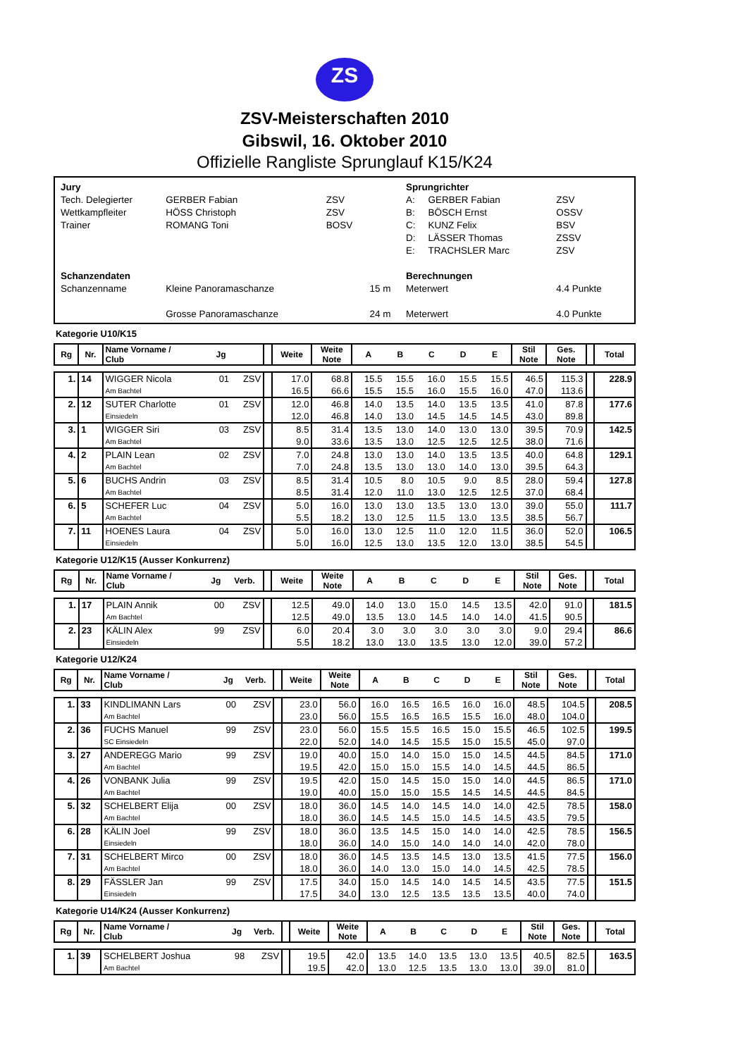ZS
ZSV-Meisterschaften 2010
Gibswil, 16. Oktober 2010
Offizielle Rangliste Sprunglauf K15/K24
| Jury | | | |
| Tech. Delegierter | GERBER Fabian | ZSV | |
| Wettkampfleiter | HÖSS Christoph | ZSV | |
| Trainer | ROMANG Toni | BOSV | |
| Schanzendaten | | | |
| Schanzenname | Kleine Panoramaschanze | | 15 m |
| | Grosse Panoramaschanze | | 24 m |
| Sprungrichter | | |
| A: | GERBER Fabian | ZSV |
| B: | BÖSCH Ernst | OSSV |
| C: | KUNZ Felix | BSV |
| D: | LÄSSER Thomas | ZSSV |
| E: | TRACHSLER Marc | ZSV |
| Berechnungen | | |
| Meterwert | | 4.4 Punkte |
| Meterwert | | 4.0 Punkte |
Kategorie U10/K15
| Rg | Nr. | Name Vorname / Club | Jg | | | Weite | Weite Note | A | B | C | D | E | Stil Note | Ges. Note | | Total |
| --- | --- | --- | --- | --- | --- | --- | --- | --- | --- | --- | --- | --- | --- | --- | --- | --- |
| 1. | 14 | WIGGER Nicola | 01 | ZSV | | 17.0 | 68.8 | 15.5 | 15.5 | 16.0 | 15.5 | 15.5 | 46.5 | 115.3 | | 228.9 |
| | | Am Bachtel | | | | 16.5 | 66.6 | 15.5 | 15.5 | 16.0 | 15.5 | 16.0 | 47.0 | 113.6 | | |
| 2. | 12 | SUTER Charlotte | 01 | ZSV | | 12.0 | 46.8 | 14.0 | 13.5 | 14.0 | 13.5 | 13.5 | 41.0 | 87.8 | | 177.6 |
| | | Einsiedeln | | | | 12.0 | 46.8 | 14.0 | 13.0 | 14.5 | 14.5 | 14.5 | 43.0 | 89.8 | | |
| 3. | 1 | WIGGER Siri | 03 | ZSV | | 8.5 | 31.4 | 13.5 | 13.0 | 14.0 | 13.0 | 13.0 | 39.5 | 70.9 | | 142.5 |
| | | Am Bachtel | | | | 9.0 | 33.6 | 13.5 | 13.0 | 12.5 | 12.5 | 12.5 | 38.0 | 71.6 | | |
| 4. | 2 | PLAIN Lean | 02 | ZSV | | 7.0 | 24.8 | 13.0 | 13.0 | 14.0 | 13.5 | 13.5 | 40.0 | 64.8 | | 129.1 |
| | | Am Bachtel | | | | 7.0 | 24.8 | 13.5 | 13.0 | 13.0 | 14.0 | 13.0 | 39.5 | 64.3 | | |
| 5. | 6 | BUCHS Andrin | 03 | ZSV | | 8.5 | 31.4 | 10.5 | 8.0 | 10.5 | 9.0 | 8.5 | 28.0 | 59.4 | | 127.8 |
| | | Am Bachtel | | | | 8.5 | 31.4 | 12.0 | 11.0 | 13.0 | 12.5 | 12.5 | 37.0 | 68.4 | | |
| 6. | 5 | SCHEFER Luc | 04 | ZSV | | 5.0 | 16.0 | 13.0 | 13.0 | 13.5 | 13.0 | 13.0 | 39.0 | 55.0 | | 111.7 |
| | | Am Bachtel | | | | 5.5 | 18.2 | 13.0 | 12.5 | 11.5 | 13.0 | 13.5 | 38.5 | 56.7 | | |
| 7. | 11 | HOENES Laura | 04 | ZSV | | 5.0 | 16.0 | 13.0 | 12.5 | 11.0 | 12.0 | 11.5 | 36.0 | 52.0 | | 106.5 |
| | | Einsiedeln | | | | 5.0 | 16.0 | 12.5 | 13.0 | 13.5 | 12.0 | 13.0 | 38.5 | 54.5 | | |
Kategorie U12/K15 (Ausser Konkurrenz)
| Rg | Nr. | Name Vorname / Club | Jg | Verb. | | Weite | Weite Note | A | B | C | D | E | Stil Note | Ges. Note | | Total |
| --- | --- | --- | --- | --- | --- | --- | --- | --- | --- | --- | --- | --- | --- | --- | --- | --- |
| 1. | 17 | PLAIN Annik | 00 | ZSV | | 12.5 | 49.0 | 14.0 | 13.0 | 15.0 | 14.5 | 13.5 | 42.0 | 91.0 | | 181.5 |
| | | Am Bachtel | | | | 12.5 | 49.0 | 13.5 | 13.0 | 14.5 | 14.0 | 14.0 | 41.5 | 90.5 | | |
| 2. | 23 | KÄLIN Alex | 99 | ZSV | | 6.0 | 20.4 | 3.0 | 3.0 | 3.0 | 3.0 | 3.0 | 9.0 | 29.4 | | 86.6 |
| | | Einsiedeln | | | | 5.5 | 18.2 | 13.0 | 13.0 | 13.5 | 13.0 | 12.0 | 39.0 | 57.2 | | |
Kategorie U12/K24
| Rg | Nr. | Name Vorname / Club | Jg | Verb. | | Weite | Weite Note | A | B | C | D | E | Stil Note | Ges. Note | | Total |
| --- | --- | --- | --- | --- | --- | --- | --- | --- | --- | --- | --- | --- | --- | --- | --- | --- |
| 1. | 33 | KINDLIMANN Lars | 00 | ZSV | | 23.0 | 56.0 | 16.0 | 16.5 | 16.5 | 16.0 | 16.0 | 48.5 | 104.5 | | 208.5 |
| | | Am Bachtel | | | | 23.0 | 56.0 | 15.5 | 16.5 | 16.5 | 15.5 | 16.0 | 48.0 | 104.0 | | |
| 2. | 36 | FUCHS Manuel | 99 | ZSV | | 23.0 | 56.0 | 15.5 | 15.5 | 16.5 | 15.0 | 15.5 | 46.5 | 102.5 | | 199.5 |
| | | SC Einsiedeln | | | | 22.0 | 52.0 | 14.0 | 14.5 | 15.5 | 15.0 | 15.5 | 45.0 | 97.0 | | |
| 3. | 27 | ANDEREGG Mario | 99 | ZSV | | 19.0 | 40.0 | 15.0 | 14.0 | 15.0 | 15.0 | 14.5 | 44.5 | 84.5 | | 171.0 |
| | | Am Bachtel | | | | 19.5 | 42.0 | 15.0 | 15.0 | 15.5 | 14.0 | 14.5 | 44.5 | 86.5 | | |
| 4. | 26 | VONBANK Julia | 99 | ZSV | | 19.5 | 42.0 | 15.0 | 14.5 | 15.0 | 15.0 | 14.0 | 44.5 | 86.5 | | 171.0 |
| | | Am Bachtel | | | | 19.0 | 40.0 | 15.0 | 15.0 | 15.5 | 14.5 | 14.5 | 44.5 | 84.5 | | |
| 5. | 32 | SCHELBERT Elija | 00 | ZSV | | 18.0 | 36.0 | 14.5 | 14.0 | 14.5 | 14.0 | 14.0 | 42.5 | 78.5 | | 158.0 |
| | | Am Bachtel | | | | 18.0 | 36.0 | 14.5 | 14.5 | 15.0 | 14.5 | 14.5 | 43.5 | 79.5 | | |
| 6. | 28 | KÄLIN Joel | 99 | ZSV | | 18.0 | 36.0 | 13.5 | 14.5 | 15.0 | 14.0 | 14.0 | 42.5 | 78.5 | | 156.5 |
| | | Einsiedeln | | | | 18.0 | 36.0 | 14.0 | 15.0 | 14.0 | 14.0 | 14.0 | 42.0 | 78.0 | | |
| 7. | 31 | SCHELBERT Mirco | 00 | ZSV | | 18.0 | 36.0 | 14.5 | 13.5 | 14.5 | 13.0 | 13.5 | 41.5 | 77.5 | | 156.0 |
| | | Am Bachtel | | | | 18.0 | 36.0 | 14.0 | 13.0 | 15.0 | 14.0 | 14.5 | 42.5 | 78.5 | | |
| 8. | 29 | FÄSSLER Jan | 99 | ZSV | | 17.5 | 34.0 | 15.0 | 14.5 | 14.0 | 14.5 | 14.5 | 43.5 | 77.5 | | 151.5 |
| | | Einsiedeln | | | | 17.5 | 34.0 | 13.0 | 12.5 | 13.5 | 13.5 | 13.5 | 40.0 | 74.0 | | |
Kategorie U14/K24 (Ausser Konkurrenz)
| Rg | Nr. | Name Vorname / Club | Jg | Verb. | | Weite | Weite Note | A | B | C | D | E | Stil Note | Ges. Note | | Total |
| --- | --- | --- | --- | --- | --- | --- | --- | --- | --- | --- | --- | --- | --- | --- | --- | --- |
| 1. | 39 | SCHELBERT Joshua | 98 | ZSV | | 19.5 | 42.0 | 13.5 | 14.0 | 13.5 | 13.0 | 13.5 | 40.5 | 82.5 | | 163.5 |
| | | Am Bachtel | | | | 19.5 | 42.0 | 13.0 | 12.5 | 13.5 | 13.0 | 13.0 | 39.0 | 81.0 | | |